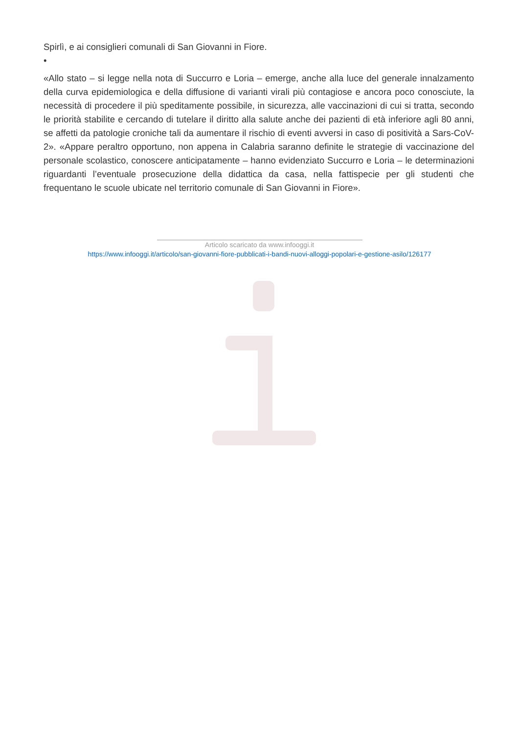Spirlì, e ai consiglieri comunali di San Giovanni in Fiore.
•
«Allo stato – si legge nella nota di Succurro e Loria – emerge, anche alla luce del generale innalzamento della curva epidemiologica e della diffusione di varianti virali più contagiose e ancora poco conosciute, la necessità di procedere il più speditamente possibile, in sicurezza, alle vaccinazioni di cui si tratta, secondo le priorità stabilite e cercando di tutelare il diritto alla salute anche dei pazienti di età inferiore agli 80 anni, se affetti da patologie croniche tali da aumentare il rischio di eventi avversi in caso di positività a Sars-CoV-2». «Appare peraltro opportuno, non appena in Calabria saranno definite le strategie di vaccinazione del personale scolastico, conoscere anticipatamente – hanno evidenziato Succurro e Loria – le determinazioni riguardanti l’eventuale prosecuzione della didattica da casa, nella fattispecie per gli studenti che frequentano le scuole ubicate nel territorio comunale di San Giovanni in Fiore».
Articolo scaricato da www.infooggi.it
https://www.infooggi.it/articolo/san-giovanni-fiore-pubblicati-i-bandi-nuovi-alloggi-popolari-e-gestione-asilo/126177